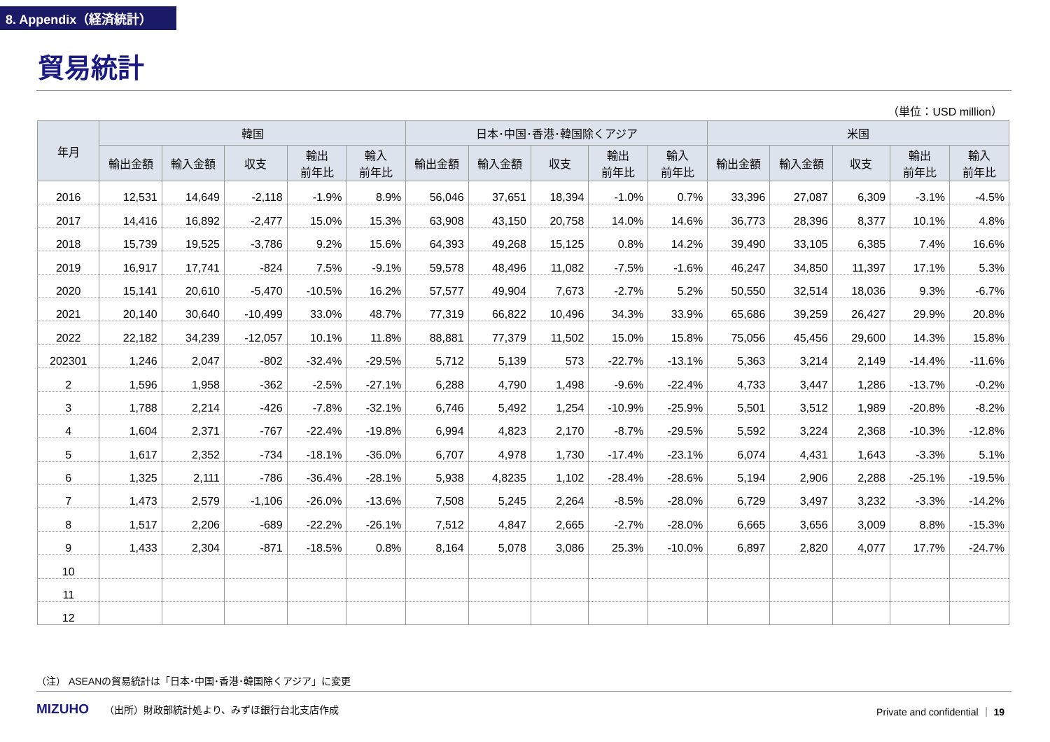8. Appendix（経済統計）
貿易統計
（単位：USD million）
| 年月 | 韓国 | | | | | 日本･中国･香港･韓国除くアジア | | | | | 米国 | | | | |
| --- | --- | --- | --- | --- | --- | --- | --- | --- | --- | --- | --- | --- | --- | --- | --- |
| | 輸出金額 | 輸入金額 | 収支 | 輸出 前年比 | 輸入 前年比 | 輸出金額 | 輸入金額 | 収支 | 輸出 前年比 | 輸入 前年比 | 輸出金額 | 輸入金額 | 収支 | 輸出 前年比 | 輸入 前年比 |
| 2016 | 12,531 | 14,649 | -2,118 | -1.9% | 8.9% | 56,046 | 37,651 | 18,394 | -1.0% | 0.7% | 33,396 | 27,087 | 6,309 | -3.1% | -4.5% |
| 2017 | 14,416 | 16,892 | -2,477 | 15.0% | 15.3% | 63,908 | 43,150 | 20,758 | 14.0% | 14.6% | 36,773 | 28,396 | 8,377 | 10.1% | 4.8% |
| 2018 | 15,739 | 19,525 | -3,786 | 9.2% | 15.6% | 64,393 | 49,268 | 15,125 | 0.8% | 14.2% | 39,490 | 33,105 | 6,385 | 7.4% | 16.6% |
| 2019 | 16,917 | 17,741 | -824 | 7.5% | -9.1% | 59,578 | 48,496 | 11,082 | -7.5% | -1.6% | 46,247 | 34,850 | 11,397 | 17.1% | 5.3% |
| 2020 | 15,141 | 20,610 | -5,470 | -10.5% | 16.2% | 57,577 | 49,904 | 7,673 | -2.7% | 5.2% | 50,550 | 32,514 | 18,036 | 9.3% | -6.7% |
| 2021 | 20,140 | 30,640 | -10,499 | 33.0% | 48.7% | 77,319 | 66,822 | 10,496 | 34.3% | 33.9% | 65,686 | 39,259 | 26,427 | 29.9% | 20.8% |
| 2022 | 22,182 | 34,239 | -12,057 | 10.1% | 11.8% | 88,881 | 77,379 | 11,502 | 15.0% | 15.8% | 75,056 | 45,456 | 29,600 | 14.3% | 15.8% |
| 202301 | 1,246 | 2,047 | -802 | -32.4% | -29.5% | 5,712 | 5,139 | 573 | -22.7% | -13.1% | 5,363 | 3,214 | 2,149 | -14.4% | -11.6% |
| 2 | 1,596 | 1,958 | -362 | -2.5% | -27.1% | 6,288 | 4,790 | 1,498 | -9.6% | -22.4% | 4,733 | 3,447 | 1,286 | -13.7% | -0.2% |
| 3 | 1,788 | 2,214 | -426 | -7.8% | -32.1% | 6,746 | 5,492 | 1,254 | -10.9% | -25.9% | 5,501 | 3,512 | 1,989 | -20.8% | -8.2% |
| 4 | 1,604 | 2,371 | -767 | -22.4% | -19.8% | 6,994 | 4,823 | 2,170 | -8.7% | -29.5% | 5,592 | 3,224 | 2,368 | -10.3% | -12.8% |
| 5 | 1,617 | 2,352 | -734 | -18.1% | -36.0% | 6,707 | 4,978 | 1,730 | -17.4% | -23.1% | 6,074 | 4,431 | 1,643 | -3.3% | 5.1% |
| 6 | 1,325 | 2,111 | -786 | -36.4% | -28.1% | 5,938 | 4,8235 | 1,102 | -28.4% | -28.6% | 5,194 | 2,906 | 2,288 | -25.1% | -19.5% |
| 7 | 1,473 | 2,579 | -1,106 | -26.0% | -13.6% | 7,508 | 5,245 | 2,264 | -8.5% | -28.0% | 6,729 | 3,497 | 3,232 | -3.3% | -14.2% |
| 8 | 1,517 | 2,206 | -689 | -22.2% | -26.1% | 7,512 | 4,847 | 2,665 | -2.7% | -28.0% | 6,665 | 3,656 | 3,009 | 8.8% | -15.3% |
| 9 | 1,433 | 2,304 | -871 | -18.5% | 0.8% | 8,164 | 5,078 | 3,086 | 25.3% | -10.0% | 6,897 | 2,820 | 4,077 | 17.7% | -24.7% |
| 10 | | | | | | | | | | | | | | | |
| 11 | | | | | | | | | | | | | | | |
| 12 | | | | | | | | | | | | | | | |
（注） ASEANの貿易統計は「日本･中国･香港･韓国除くアジア」に変更
MIZUHO （出所）財政部統計処より、みずほ銀行台北支店作成 Private and confidential ｜ 19